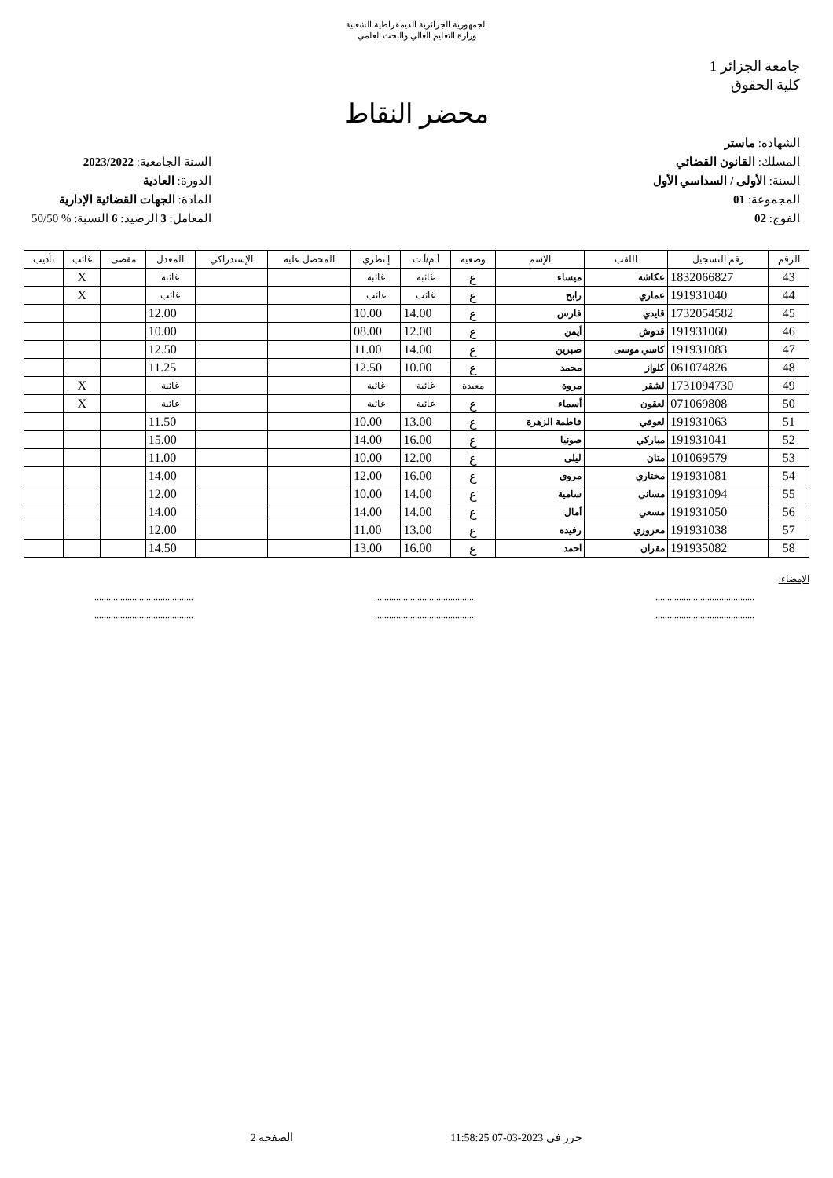الجمهورية الجزائرية الديمقراطية الشعبية
وزارة التعليم العالي والبحث العلمي
جامعة الجزائر 1
كلية الحقوق
محضر النقاط
الشهادة: ماستر
المسلك: القانون القضائي
السنة: الأولى / السداسي الأول
المجموعة: 01
الفوج: 02
السنة الجامعية: 2023/2022
الدورة: العادية
المادة: الجهات القضائية الإدارية
المعامل: 3 الرصيد: 6 النسبة: % 50/50
| الرقم | رقم التسجيل | اللقب | الإسم | وضعية | أ.م/أ.ت | إ.نظري | المحصل عليه | الإستدراكي | المعدل | مقصى | غائب | تأديب |
| --- | --- | --- | --- | --- | --- | --- | --- | --- | --- | --- | --- | --- |
| 43 | 1832066827 | عكاشة | ميساء | ع | غائبة | غائبة | | | غائبة | | X | |
| 44 | 191931040 | عماري | رابح | ع | غائب | غائب | | | غائب | | X | |
| 45 | 1732054582 | قايدي | فارس | ع | 14.00 | 10.00 | | | 12.00 | | | |
| 46 | 191931060 | قدوش | أيمن | ع | 12.00 | 08.00 | | | 10.00 | | | |
| 47 | 191931083 | كاسي موسى | صبرين | ع | 14.00 | 11.00 | | | 12.50 | | | |
| 48 | 061074826 | كلواز | محمد | ع | 10.00 | 12.50 | | | 11.25 | | | |
| 49 | 1731094730 | لشقر | مروة | معيدة | غائبة | غائبة | | | غائبة | | X | |
| 50 | 071069808 | لعقون | أسماء | ع | غائبة | غائبة | | | غائبة | | X | |
| 51 | 191931063 | لعوفي | فاطمة الزهرة | ع | 13.00 | 10.00 | | | 11.50 | | | |
| 52 | 191931041 | مباركي | صونيا | ع | 16.00 | 14.00 | | | 15.00 | | | |
| 53 | 101069579 | متان | ليلى | ع | 12.00 | 10.00 | | | 11.00 | | | |
| 54 | 191931081 | مختاري | مروى | ع | 16.00 | 12.00 | | | 14.00 | | | |
| 55 | 191931094 | مساني | سامية | ع | 14.00 | 10.00 | | | 12.00 | | | |
| 56 | 191931050 | مسعي | أمال | ع | 14.00 | 14.00 | | | 14.00 | | | |
| 57 | 191931038 | معزوزي | رفيدة | ع | 13.00 | 11.00 | | | 12.00 | | | |
| 58 | 191935082 | مقران | احمد | ع | 16.00 | 13.00 | | | 14.50 | | | |
الإمضاء:
.......................................... .......................................... ..........................................
.......................................... .......................................... ..........................................
حرر في 2023-03-07 11:58:25 الصفحة 2